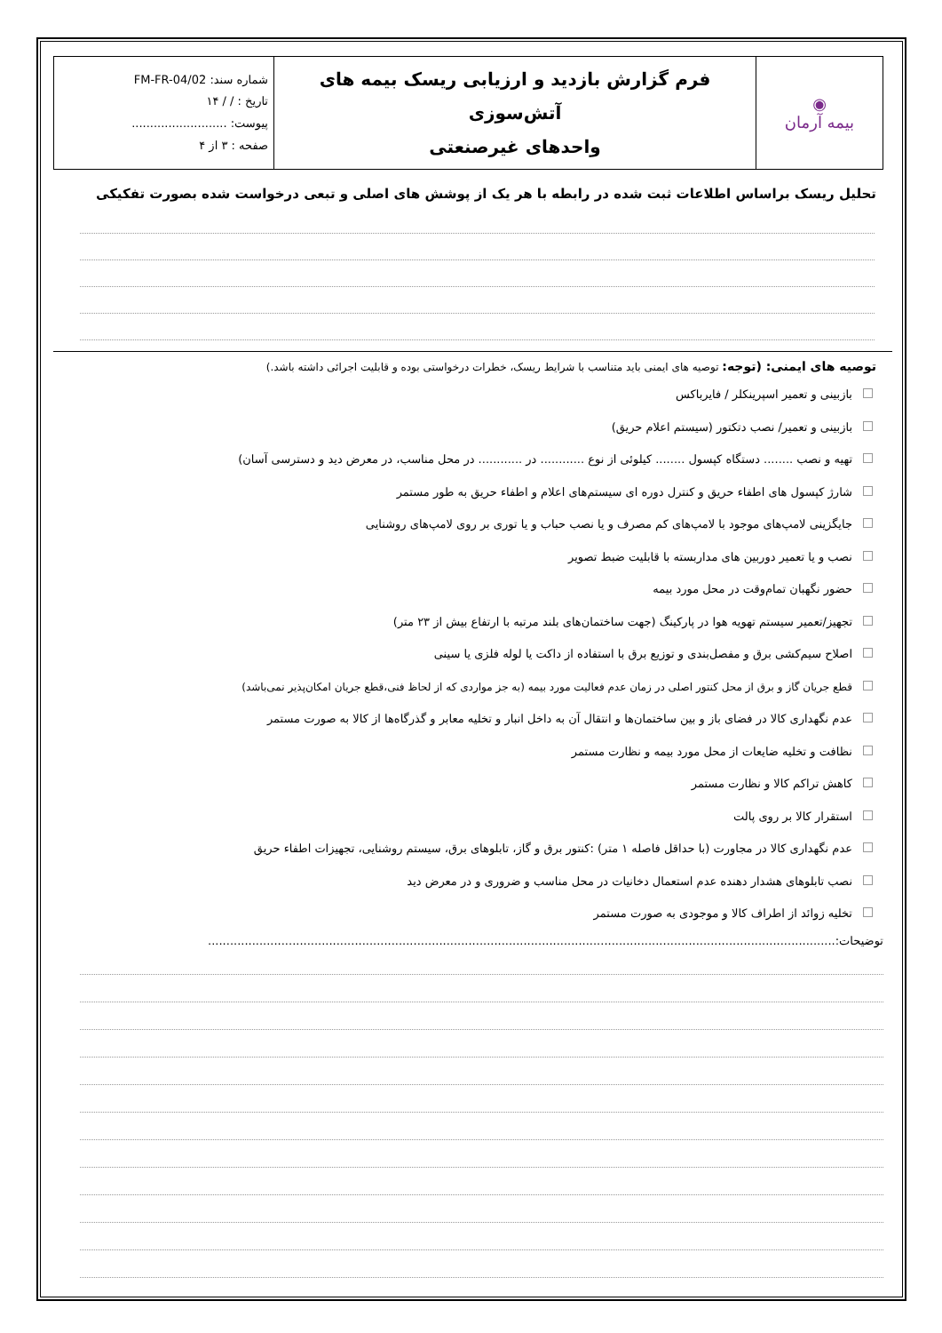| ◉ بیمه آرمان | فرم گزارش بازدید و ارزیابی ریسک بیمه های آتش‌سوزی واحدهای غیرصنعتی | شماره سند: FM-FR-04/02 تاریخ : / / ۱۴ پیوست: .......................... صفحه : ۳ از ۴ |
تحلیل ریسک براساس اطلاعات ثبت شده در رابطه با هر یک از پوشش های اصلی و تبعی درخواست شده بصورت تفکیکی
توصیه های ایمنی: (توجه: توصیه های ایمنی باید متناسب با شرایط ریسک، خطرات درخواستی بوده و قابلیت اجرائی داشته باشد.)
بازبینی و تعمیر اسپرینکلر / فایرباکس
بازبینی و تعمیر/ نصب دتکتور (سیستم اعلام حریق)
تهیه و نصب ........ دستگاه کپسول ........ کیلوئی از نوع ............ در ............ در محل مناسب، در معرض دید و دسترسی آسان)
شارژ کپسول های اطفاء حریق و کنترل دوره ای سیستم‌های اعلام و اطفاء حریق به طور مستمر
جایگزینی لامپ‌های موجود با لامپ‌های کم مصرف و یا نصب حباب و یا توری بر روی لامپ‌های روشنایی
نصب و یا تعمیر دوربین های مداربسته با قابلیت ضبط تصویر
حضور نگهبان تمام‌وقت در محل مورد بیمه
تجهیز/تعمیر سیستم تهویه هوا در پارکینگ (جهت ساختمان‌های بلند مرتبه با ارتفاع بیش از ۲۳ متر)
اصلاح سیم‌کشی برق و مفصل‌بندی و توزیع برق با استفاده از داکت یا لوله فلزی یا سینی
قطع جریان گاز و برق از محل کنتور اصلی در زمان عدم فعالیت مورد بیمه (به جز مواردی که از لحاظ فنی،قطع جریان امکان‌پذیر نمی‌باشد)
عدم نگهداری کالا در فضای باز و بین ساختمان‌ها و انتقال آن به داخل انبار و تخلیه معابر و گذرگاه‌ها از کالا به صورت مستمر
نظافت و تخلیه ضایعات از محل مورد بیمه و نظارت مستمر
کاهش تراکم کالا و نظارت مستمر
استقرار کالا بر روی پالت
عدم نگهداری کالا در مجاورت (با حداقل فاصله ۱ متر) :کنتور برق و گاز، تابلوهای برق، سیستم روشنایی، تجهیزات اطفاء حریق
نصب تابلوهای هشدار دهنده عدم استعمال دخانیات در محل مناسب و ضروری و در معرض دید
تخلیه زوائد از اطراف کالا و موجودی به صورت مستمر
توضیحات:...........................................................................................................................................................................